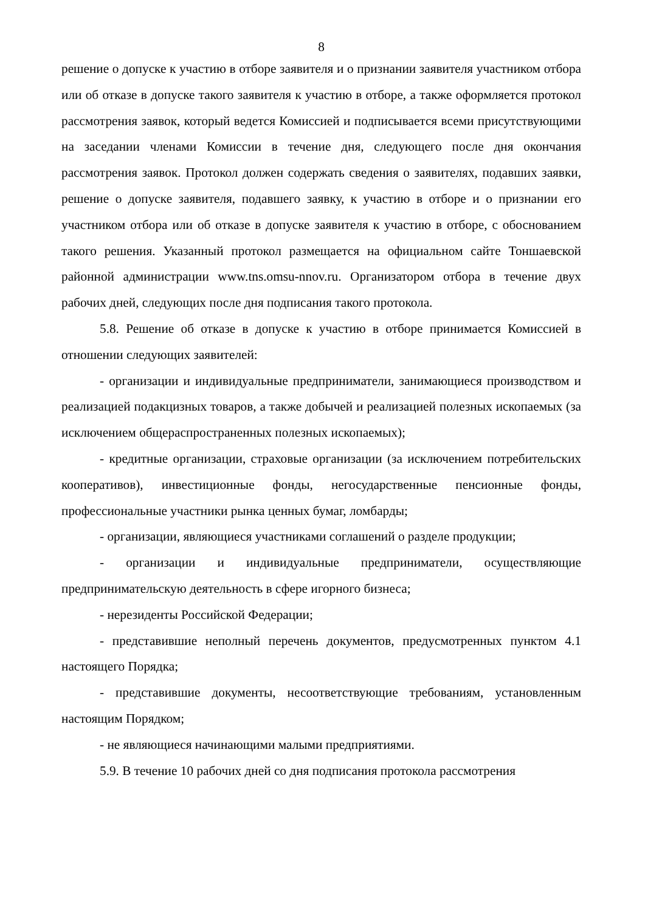8
решение о допуске к участию в отборе заявителя и о признании заявителя участником отбора или об отказе в допуске такого заявителя к участию в отборе, а также оформляется протокол рассмотрения заявок, который ведется Комиссией и подписывается всеми присутствующими на заседании членами Комиссии в течение дня, следующего после дня окончания рассмотрения заявок. Протокол должен содержать сведения о заявителях, подавших заявки, решение о допуске заявителя, подавшего заявку, к участию в отборе и о признании его участником отбора или об отказе в допуске заявителя к участию в отборе, с обоснованием такого решения. Указанный протокол размещается на официальном сайте Тоншаевской районной администрации www.tns.omsu-nnov.ru. Организатором отбора в течение двух рабочих дней, следующих после дня подписания такого протокола.
5.8. Решение об отказе в допуске к участию в отборе принимается Комиссией в отношении следующих заявителей:
- организации и индивидуальные предприниматели, занимающиеся производством и реализацией подакцизных товаров, а также добычей и реализацией полезных ископаемых (за исключением общераспространенных полезных ископаемых);
- кредитные организации, страховые организации (за исключением потребительских кооперативов), инвестиционные фонды, негосударственные пенсионные фонды, профессиональные участники рынка ценных бумаг, ломбарды;
- организации, являющиеся участниками соглашений о разделе продукции;
- организации и индивидуальные предприниматели, осуществляющие предпринимательскую деятельность в сфере игорного бизнеса;
- нерезиденты Российской Федерации;
- представившие неполный перечень документов, предусмотренных пунктом 4.1 настоящего Порядка;
- представившие документы, несоответствующие требованиям, установленным настоящим Порядком;
- не являющиеся начинающими малыми предприятиями.
5.9. В течение 10 рабочих дней со дня подписания протокола рассмотрения